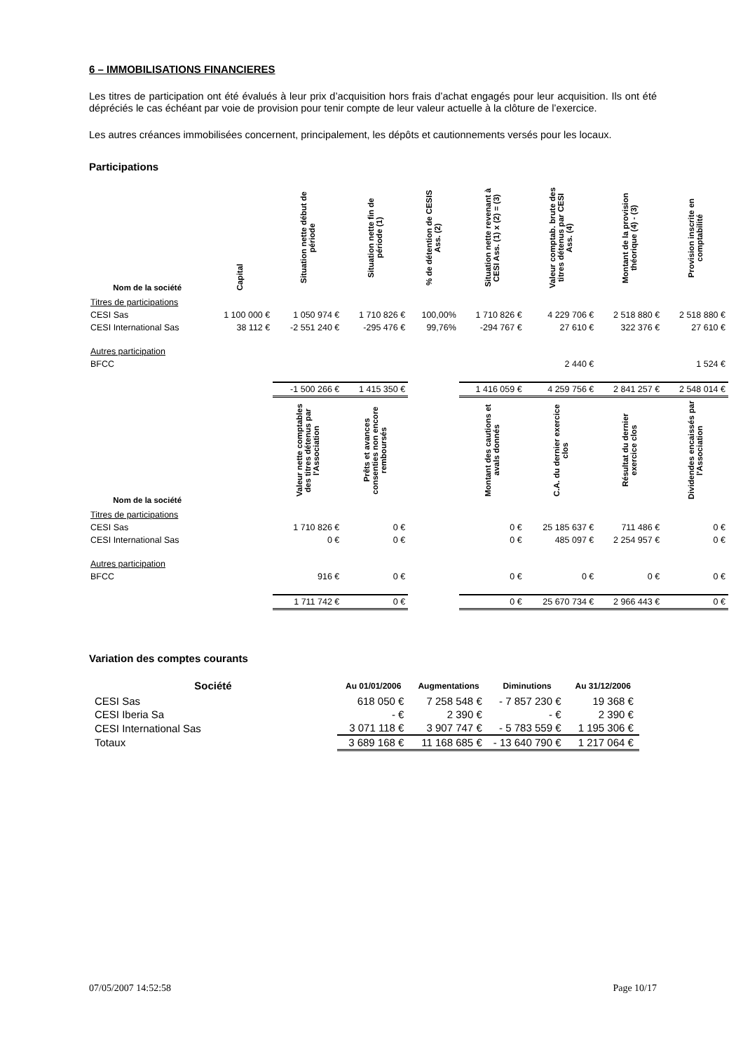6 – IMMOBILISATIONS FINANCIERES
Les titres de participation ont été évalués à leur prix d’acquisition hors frais d’achat engagés pour leur acquisition. Ils ont été dépréciés le cas échéant par voie de provision pour tenir compte de leur valeur actuelle à la clôture de l’exercice.
Les autres créances immobilisées concernent, principalement, les dépôts et cautionnements versés pour les locaux.
Participations
| Nom de la société | Capital | Situation nette début de période | Situation nette fin de période (1) | % de détention de CESIS Ass. (2) | Situation nette revenant à CESI Ass. (1) x (2) = (3) | Valeur comptab. brute des titres détenus par CESI Ass. (4) | Montant de la provision théorique (4) - (3) | Provision inscrite en comptabilité |
| --- | --- | --- | --- | --- | --- | --- | --- | --- |
| Titres de participations | | | | | | | | |
| CESI Sas | 1 100 000 € | 1 050 974 € | 1 710 826 € | 100,00% | 1 710 826 € | 4 229 706 € | 2 518 880 € | 2 518 880 € |
| CESI International Sas | 38 112 € | -2 551 240 € | -295 476 € | 99,76% | -294 767 € | 27 610 € | 322 376 € | 27 610 € |
| Autres participation | | | | | | | | |
| BFCC | | | | | | 2 440 € | | 1 524 € |
| | | -1 500 266 € | 1 415 350 € | | 1 416 059 € | 4 259 756 € | 2 841 257 € | 2 548 014 € |
| Nom de la société | | Valeur nette comptables des titres détenus par l'Association | Prêts et avances consenties non encore remboursés | | Montant des cautions et avals donnés | C.A. du dernier exercice clos | Résultat du dernier exercice clos | Dividendes encaissés par l'Association |
| Titres de participations | | | | | | | | |
| CESI Sas | | 1 710 826 € | 0 € | | 0 € | 25 185 637 € | 711 486 € | 0 € |
| CESI International Sas | | 0 € | 0 € | | 0 € | 485 097 € | 2 254 957 € | 0 € |
| Autres participation | | | | | | | | |
| BFCC | | 916 € | 0 € | | 0 € | 0 € | 0 € | 0 € |
| | | 1 711 742 € | 0 € | | 0 € | 25 670 734 € | 2 966 443 € | 0 € |
Variation des comptes courants
| Société | Au 01/01/2006 | Augmentations | Diminutions | Au 31/12/2006 |
| --- | --- | --- | --- | --- |
| CESI Sas | 618 050 € | 7 258 548 € | - 7 857 230 € | 19 368 € |
| CESI Iberia Sa | - € | 2 390 € | - € | 2 390 € |
| CESI International Sas | 3 071 118 € | 3 907 747 € | - 5 783 559 € | 1 195 306 € |
| Totaux | 3 689 168 € | 11 168 685 € | - 13 640 790 € | 1 217 064 € |
07/05/2007 14:52:58 Page 10/17